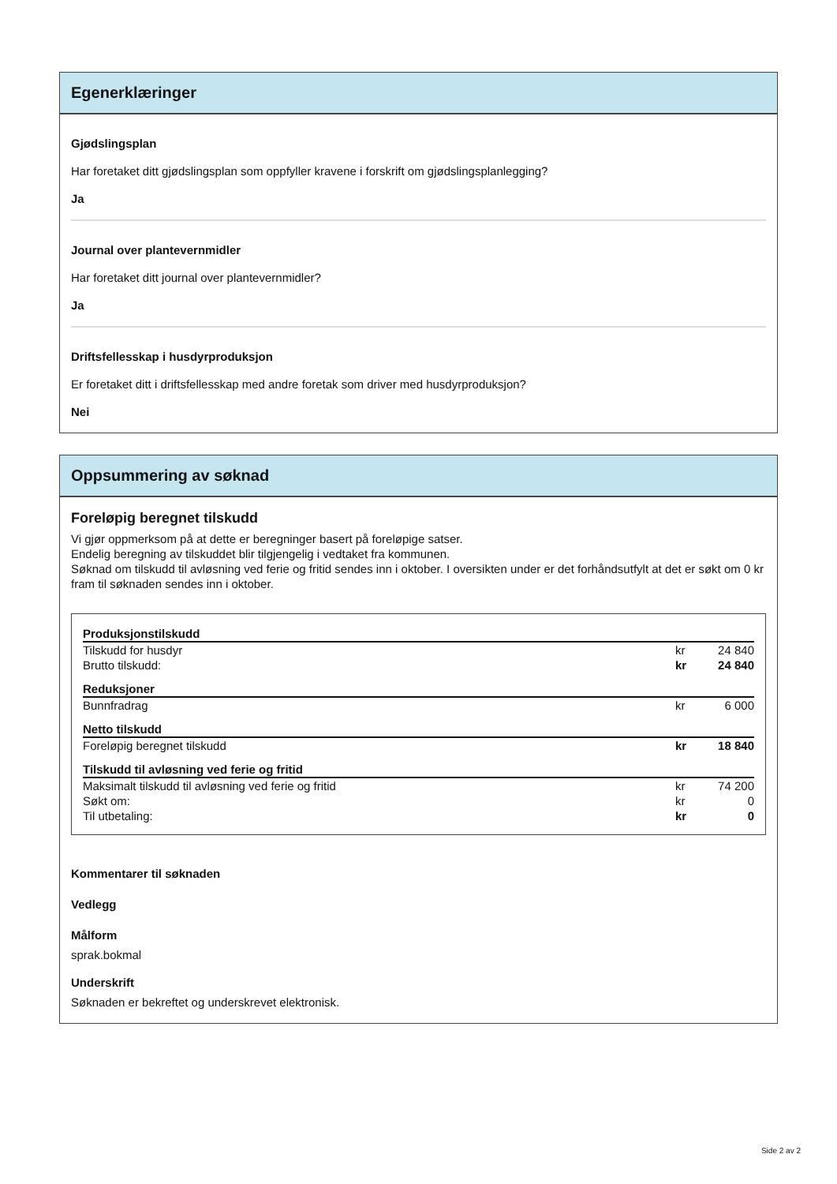Egenerklæringer
Gjødslingsplan
Har foretaket ditt gjødslingsplan som oppfyller kravene i forskrift om gjødslingsplanlegging?
Ja
Journal over plantevernmidler
Har foretaket ditt journal over plantevernmidler?
Ja
Driftsfellesskap i husdyrproduksjon
Er foretaket ditt i driftsfellesskap med andre foretak som driver med husdyrproduksjon?
Nei
Oppsummering av søknad
Foreløpig beregnet tilskudd
Vi gjør oppmerksom på at dette er beregninger basert på foreløpige satser.
Endelig beregning av tilskuddet blir tilgjengelig i vedtaket fra kommunen.
Søknad om tilskudd til avløsning ved ferie og fritid sendes inn i oktober. I oversikten under er det forhåndsutfylt at det er søkt om 0 kr fram til søknaden sendes inn i oktober.
| Produksjonstilskudd | | |
| Tilskudd for husdyr | kr | 24 840 |
| Brutto tilskudd: | kr | 24 840 |
| Reduksjoner | | |
| Bunnfradrag | kr | 6 000 |
| Netto tilskudd | | |
| Foreløpig beregnet tilskudd | kr | 18 840 |
| Tilskudd til avløsning ved ferie og fritid | | |
| Maksimalt tilskudd til avløsning ved ferie og fritid | kr | 74 200 |
| Søkt om: | kr | 0 |
| Til utbetaling: | kr | 0 |
Kommentarer til søknaden
Vedlegg
Målform
sprak.bokmal
Underskrift
Søknaden er bekreftet og underskrevet elektronisk.
Side 2 av 2